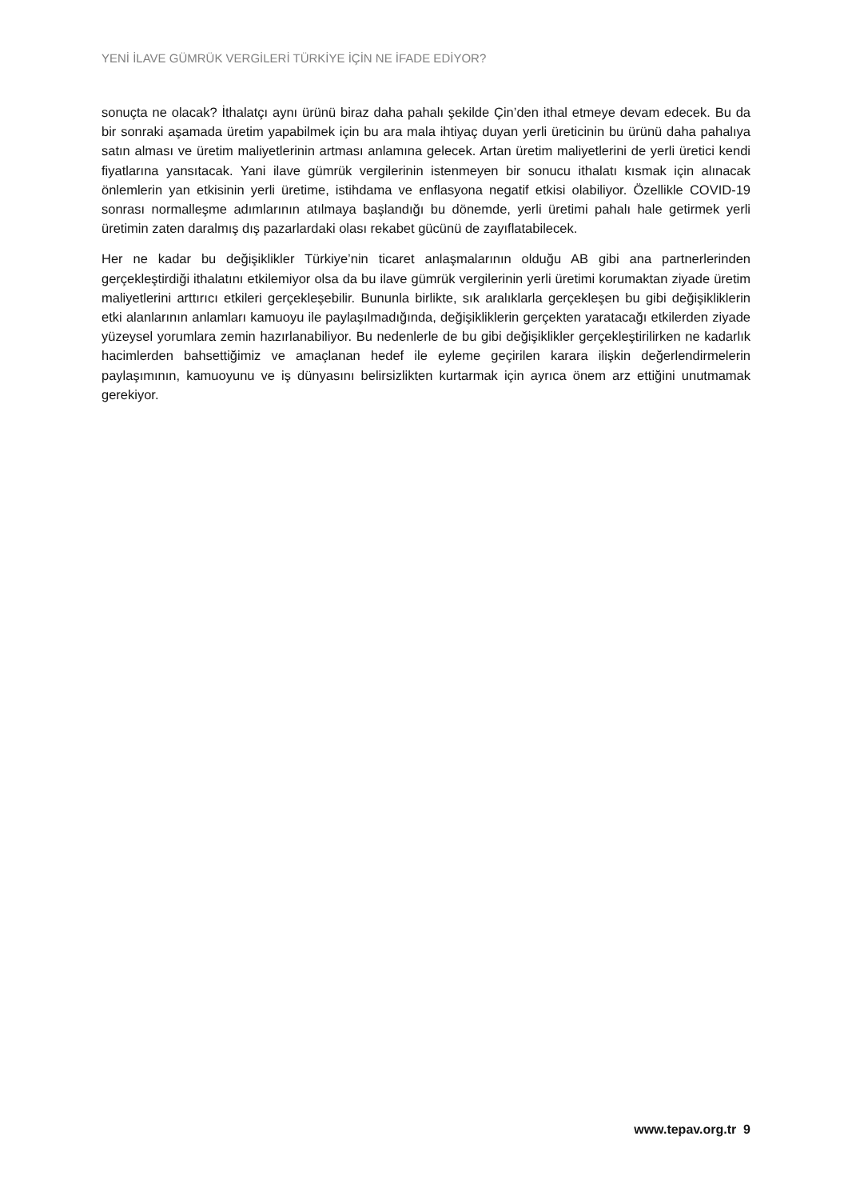YENİ İLAVE GÜMRÜK VERGİLERİ TÜRKİYE İÇİN NE İFADE EDİYOR?
sonuçta ne olacak? İthalatçı aynı ürünü biraz daha pahalı şekilde Çin’den ithal etmeye devam edecek. Bu da bir sonraki aşamada üretim yapabilmek için bu ara mala ihtiyaç duyan yerli üreticinin bu ürünü daha pahalıya satın alması ve üretim maliyetlerinin artması anlamına gelecek. Artan üretim maliyetlerini de yerli üretici kendi fiyatlarına yansıtacak. Yani ilave gümrük vergilerinin istenmeyen bir sonucu ithalatı kısmak için alınacak önlemlerin yan etkisinin yerli üretime, istihdama ve enflasyona negatif etkisi olabiliyor. Özellikle COVID-19 sonrası normalleşme adımlarının atılmaya başlandığı bu dönemde, yerli üretimi pahalı hale getirmek yerli üretimin zaten daralmış dış pazarlardaki olası rekabet gücünü de zayıflatabilecek.
Her ne kadar bu değişiklikler Türkiye’nin ticaret anlaşmalarının olduğu AB gibi ana partnerlerinden gerçekleştirdiği ithalatını etkilemiyor olsa da bu ilave gümrük vergilerinin yerli üretimi korumaktan ziyade üretim maliyetlerini arttırıcı etkileri gerçekleşebilir. Bununla birlikte, sık aralıklarla gerçekleşen bu gibi değişikliklerin etki alanlarının anlamları kamuoyu ile paylaşılmadığında, değişikliklerin gerçekten yaratacağı etkilerden ziyade yüzeysel yorumlara zemin hazırlanabiliyor. Bu nedenlerle de bu gibi değişiklikler gerçekleştirilirken ne kadarlık hacimlerden bahsettiğimiz ve amaçlanan hedef ile eyleme geçirilen karara ilişkin değerlendirmelerin paylaşımının, kamuoyunu ve iş dünyasını belirsizlikten kurtarmak için ayrıca önem arz ettiğini unutmamak gerekiyor.
www.tepav.org.tr 9